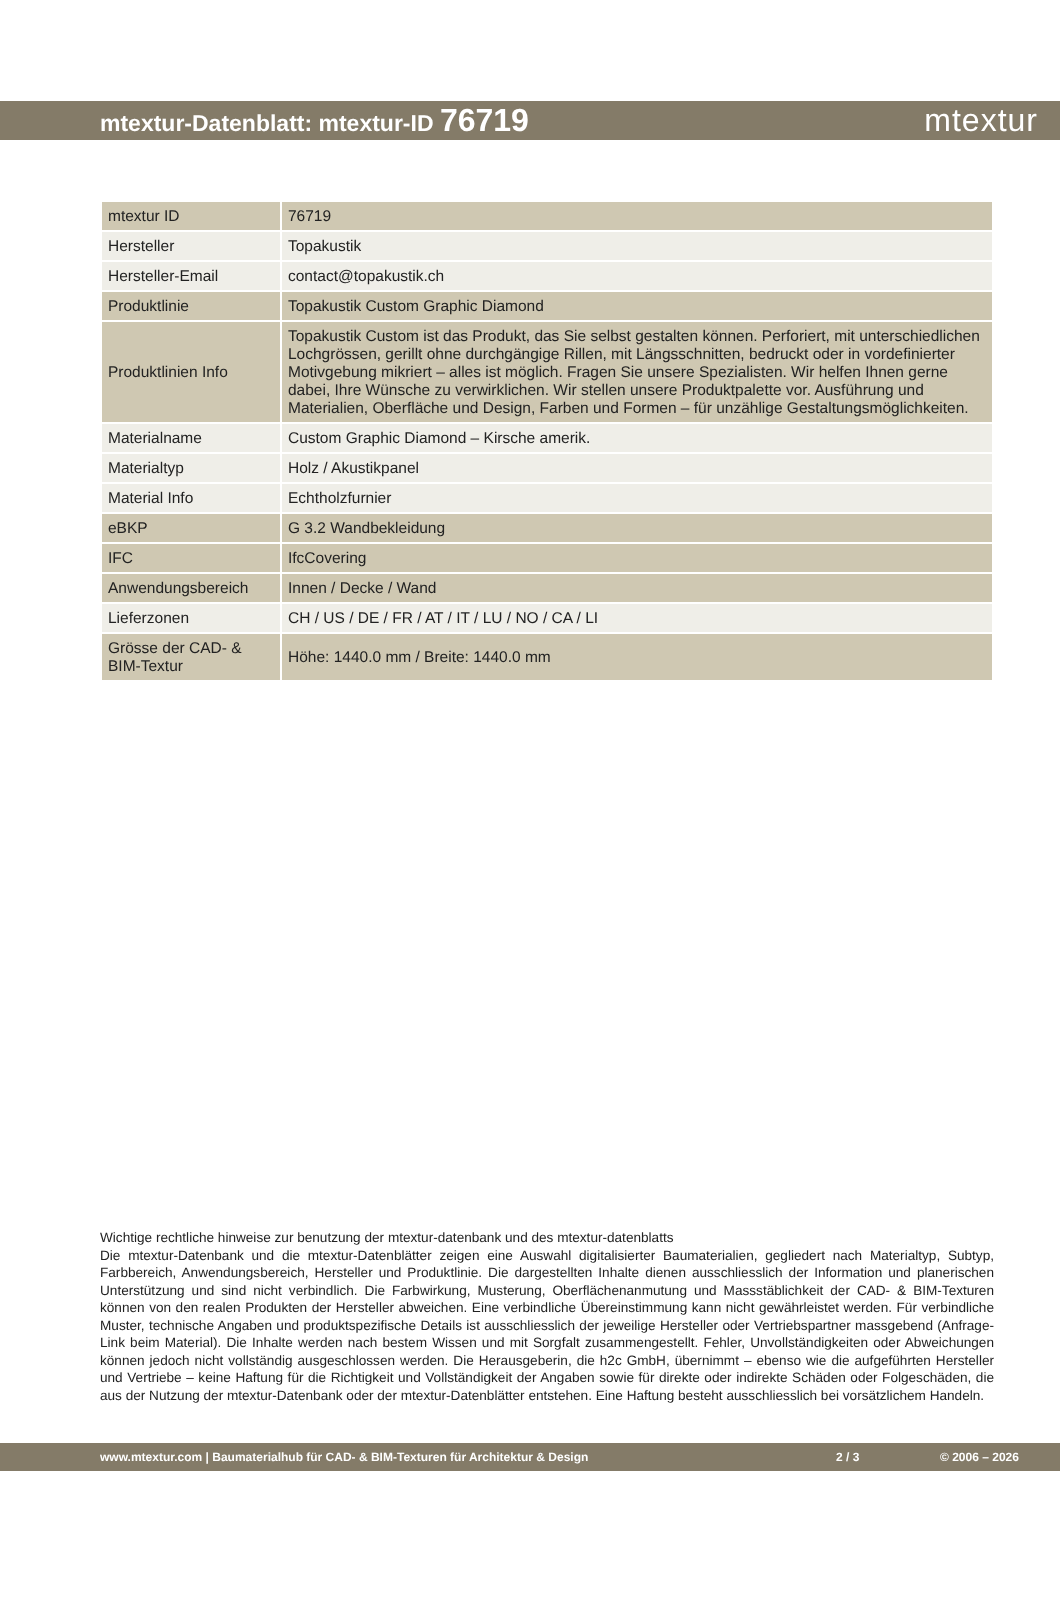mtextur-Datenblatt: mtextur-ID 76719
mtextur
| mtextur ID | 76719 |
| Hersteller | Topakustik |
| Hersteller-Email | contact@topakustik.ch |
| Produktlinie | Topakustik Custom Graphic Diamond |
| Produktlinien Info | Topakustik Custom ist das Produkt, das Sie selbst gestalten können. Perforiert, mit unterschiedlichen Lochgrössen, gerillt ohne durchgängige Rillen, mit Längsschnitten, bedruckt oder in vordefinierter Motivgebung mikriert – alles ist möglich. Fragen Sie unsere Spezialisten. Wir helfen Ihnen gerne dabei, Ihre Wünsche zu verwirklichen. Wir stellen unsere Produktpalette vor. Ausführung und Materialien, Oberfläche und Design, Farben und Formen – für unzählige Gestaltungsmöglichkeiten. |
| Materialname | Custom Graphic Diamond – Kirsche amerik. |
| Materialtyp | Holz / Akustikpanel |
| Material Info | Echtholzfurnier |
| eBKP | G 3.2 Wandbekleidung |
| IFC | IfcCovering |
| Anwendungsbereich | Innen / Decke / Wand |
| Lieferzonen | CH / US / DE / FR / AT / IT / LU / NO / CA / LI |
| Grösse der CAD- & BIM-Textur | Höhe: 1440.0 mm / Breite: 1440.0 mm |
Wichtige rechtliche hinweise zur benutzung der mtextur-datenbank und des mtextur-datenblatts
Die mtextur-Datenbank und die mtextur-Datenblätter zeigen eine Auswahl digitalisierter Baumaterialien, gegliedert nach Materialtyp, Subtyp, Farbbereich, Anwendungsbereich, Hersteller und Produktlinie. Die dargestellten Inhalte dienen ausschliesslich der Information und planerischen Unterstützung und sind nicht verbindlich. Die Farbwirkung, Musterung, Oberflächenanmutung und Massstäblichkeit der CAD- & BIM-Texturen können von den realen Produkten der Hersteller abweichen. Eine verbindliche Übereinstimmung kann nicht gewährleistet werden. Für verbindliche Muster, technische Angaben und produktspezifische Details ist ausschliesslich der jeweilige Hersteller oder Vertriebspartner massgebend (Anfrage-Link beim Material). Die Inhalte werden nach bestem Wissen und mit Sorgfalt zusammengestellt. Fehler, Unvollständigkeiten oder Abweichungen können jedoch nicht vollständig ausgeschlossen werden. Die Herausgeberin, die h2c GmbH, übernimmt – ebenso wie die aufgeführten Hersteller und Vertriebe – keine Haftung für die Richtigkeit und Vollständigkeit der Angaben sowie für direkte oder indirekte Schäden oder Folgeschäden, die aus der Nutzung der mtextur-Datenbank oder der mtextur-Datenblätter entstehen. Eine Haftung besteht ausschliesslich bei vorsätzlichem Handeln.
www.mtextur.com | Baumaterialhub für CAD- & BIM-Texturen für Architektur & Design 2 / 3 © 2006 – 2026